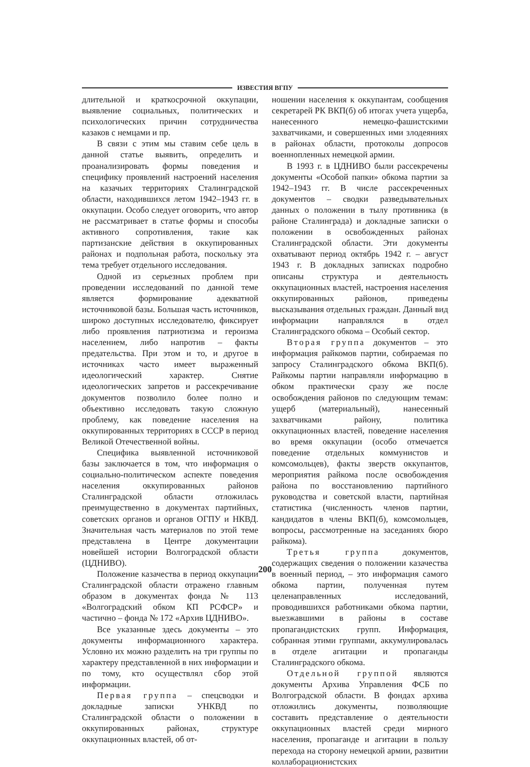ИЗВЕСТИЯ ВГПУ
длительной и краткосрочной оккупации, выявление социальных, политических и психологических причин сотрудничества казаков с немцами и пр.
В связи с этим мы ставим себе цель в данной статье выявить, определить и проанализировать формы поведения и специфику проявлений настроений населения на казачьих территориях Сталинградской области, находившихся летом 1942–1943 гг. в оккупации. Особо следует оговорить, что автор не рассматривает в статье формы и способы активного сопротивления, такие как партизанские действия в оккупированных районах и подпольная работа, поскольку эта тема требует отдельного исследования.
Одной из серьезных проблем при проведении исследований по данной теме является формирование адекватной источниковой базы. Большая часть источников, широко доступных исследователю, фиксирует либо проявления патриотизма и героизма населением, либо напротив – факты предательства. При этом и то, и другое в источниках часто имеет выраженный идеологический характер. Снятие идеологических запретов и рассекречивание документов позволило более полно и объективно исследовать такую сложную проблему, как поведение населения на оккупированных территориях в СССР в период Великой Отечественной войны.
Специфика выявленной источниковой базы заключается в том, что информация о социально-политическом аспекте поведения населения оккупированных районов Сталинградской области отложилась преимущественно в документах партийных, советских органов и органов ОГПУ и НКВД. Значительная часть материалов по этой теме представлена в Центре документации новейшей истории Волгоградской области (ЦДНИВО).
Положение казачества в период оккупации Сталинградской области отражено главным образом в документах фонда № 113 «Волгоградский обком КП РСФСР» и частично – фонда № 172 «Архив ЦДНИВО».
Все указанные здесь документы – это документы информационного характера. Условно их можно разделить на три группы по характеру представленной в них информации и по тому, кто осуществлял сбор этой информации.
Первая группа – спецсводки и докладные записки УНКВД по Сталинградской области о положении в оккупированных районах, структуре оккупационных властей, об от-
ношении населения к оккупантам, сообщения секретарей РК ВКП(б) об итогах учета ущерба, нанесенного немецко-фашистскими захватчиками, и совершенных ими злодеяниях в районах области, протоколы допросов военнопленных немецкой армии.
В 1993 г. в ЦДНИВО были рассекречены документы «Особой папки» обкома партии за 1942–1943 гг. В числе рассекреченных документов – сводки разведывательных данных о положении в тылу противника (в районе Сталинграда) и докладные записки о положении в освобожденных районах Сталинградской области. Эти документы охватывают период октябрь 1942 г. – август 1943 г. В докладных записках подробно описаны структура и деятельность оккупационных властей, настроения населения оккупированных районов, приведены высказывания отдельных граждан. Данный вид информации направлялся в отдел Сталинградского обкома – Особый сектор.
Вторая группа документов – это информация райкомов партии, собираемая по запросу Сталинградского обкома ВКП(б). Райкомы партии направляли информацию в обком практически сразу же после освобождения районов по следующим темам: ущерб (материальный), нанесенный захватчиками району, политика оккупационных властей, поведение населения во время оккупации (особо отмечается поведение отдельных коммунистов и комсомольцев), факты зверств оккупантов, мероприятия райкома после освобождения района по восстановлению партийного руководства и советской власти, партийная статистика (численность членов партии, кандидатов в члены ВКП(б), комсомольцев, вопросы, рассмотренные на заседаниях бюро райкома).
Третья группа документов, содержащих сведения о положении казачества в военный период, – это информация самого обкома партии, полученная путем целенаправленных исследований, проводившихся работниками обкома партии, выезжавшими в районы в составе пропагандистских групп. Информация, собранная этими группами, аккумулировалась в отделе агитации и пропаганды Сталинградского обкома.
Отдельной группой являются документы Архива Управления ФСБ по Волгоградской области. В фондах архива отложились документы, позволяющие составить представление о деятельности оккупационных властей среди мирного населения, пропаганде и агитации в пользу перехода на сторону немецкой армии, развитии коллаборационистских
200